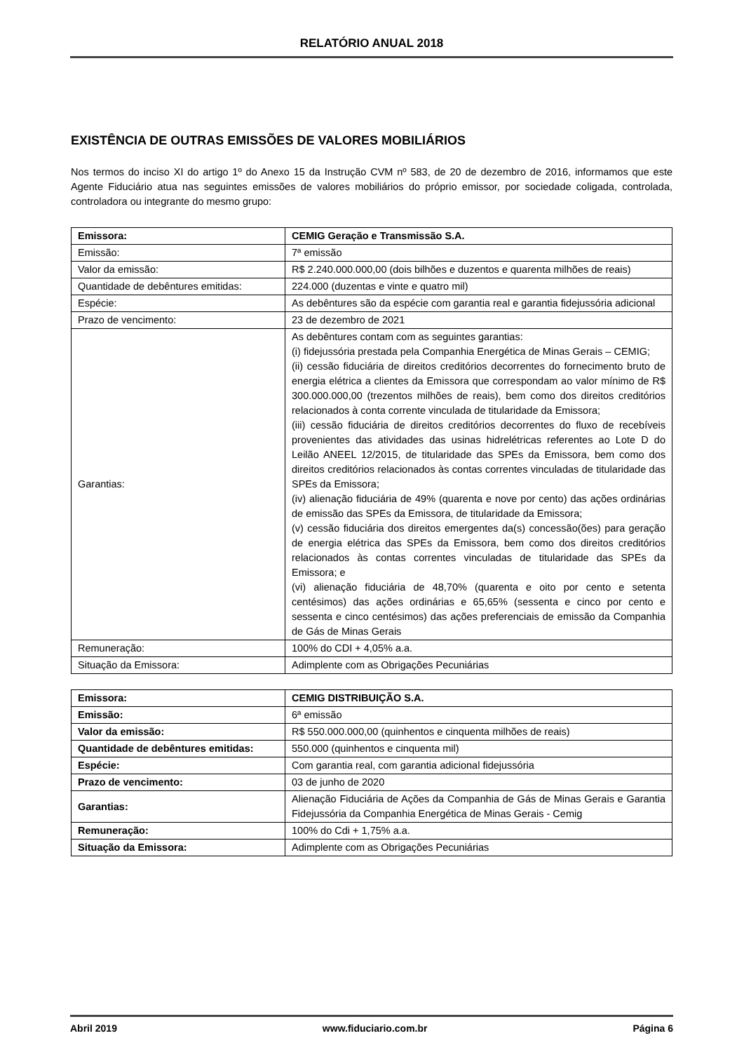RELATÓRIO ANUAL 2018
EXISTÊNCIA DE OUTRAS EMISSÕES DE VALORES MOBILIÁRIOS
Nos termos do inciso XI do artigo 1º do Anexo 15 da Instrução CVM nº 583, de 20 de dezembro de 2016, informamos que este Agente Fiduciário atua nas seguintes emissões de valores mobiliários do próprio emissor, por sociedade coligada, controlada, controladora ou integrante do mesmo grupo:
| Emissora: | CEMIG Geração e Transmissão S.A. |
| Emissão: | 7ª emissão |
| Valor da emissão: | R$ 2.240.000.000,00 (dois bilhões e duzentos e quarenta milhões de reais) |
| Quantidade de debêntures emitidas: | 224.000 (duzentas e vinte e quatro mil) |
| Espécie: | As debêntures são da espécie com garantia real e garantia fidejussória adicional |
| Prazo de vencimento: | 23 de dezembro de 2021 |
| Garantias: | As debêntures contam com as seguintes garantias: (i) fidejussória prestada pela Companhia Energética de Minas Gerais – CEMIG; (ii) cessão fiduciária de direitos creditórios decorrentes do fornecimento bruto de energia elétrica a clientes da Emissora que correspondam ao valor mínimo de R$ 300.000.000,00 (trezentos milhões de reais), bem como dos direitos creditórios relacionados à conta corrente vinculada de titularidade da Emissora; (iii) cessão fiduciária de direitos creditórios decorrentes do fluxo de recebíveis provenientes das atividades das usinas hidrelétricas referentes ao Lote D do Leilão ANEEL 12/2015, de titularidade das SPEs da Emissora, bem como dos direitos creditórios relacionados às contas correntes vinculadas de titularidade das SPEs da Emissora; (iv) alienação fiduciária de 49% (quarenta e nove por cento) das ações ordinárias de emissão das SPEs da Emissora, de titularidade da Emissora; (v) cessão fiduciária dos direitos emergentes da(s) concessão(ões) para geração de energia elétrica das SPEs da Emissora, bem como dos direitos creditórios relacionados às contas correntes vinculadas de titularidade das SPEs da Emissora; e (vi) alienação fiduciária de 48,70% (quarenta e oito por cento e setenta centésimos) das ações ordinárias e 65,65% (sessenta e cinco por cento e sessenta e cinco centésimos) das ações preferenciais de emissão da Companhia de Gás de Minas Gerais |
| Remuneração: | 100% do CDI + 4,05% a.a. |
| Situação da Emissora: | Adimplente com as Obrigações Pecuniárias |
| Emissora: | CEMIG DISTRIBUIÇÃO S.A. |
| Emissão: | 6ª emissão |
| Valor da emissão: | R$ 550.000.000,00 (quinhentos e cinquenta milhões de reais) |
| Quantidade de debêntures emitidas: | 550.000 (quinhentos e cinquenta mil) |
| Espécie: | Com garantia real, com garantia adicional fidejussória |
| Prazo de vencimento: | 03 de junho de 2020 |
| Garantias: | Alienação Fiduciária de Ações da Companhia de Gás de Minas Gerais e Garantia Fidejussória da Companhia Energética de Minas Gerais - Cemig |
| Remuneração: | 100% do Cdi + 1,75% a.a. |
| Situação da Emissora: | Adimplente com as Obrigações Pecuniárias |
Abril 2019 www.fiduciario.com.br Página 6